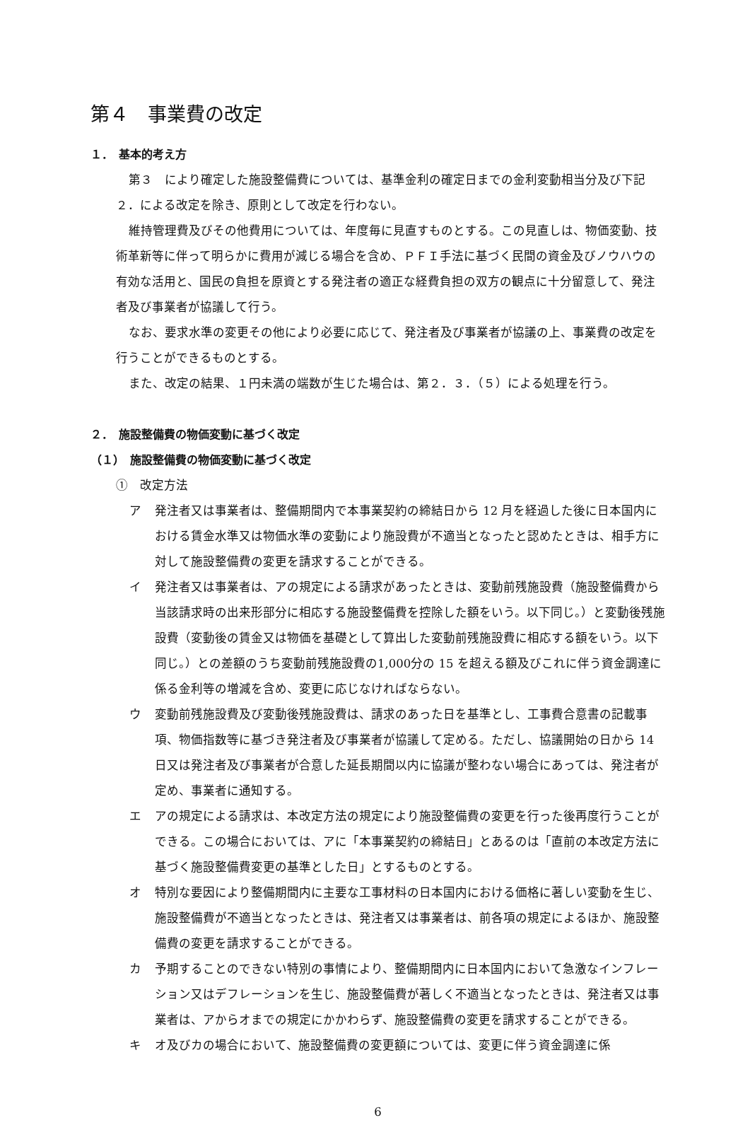第４　事業費の改定
１．　基本的考え方
第３　により確定した施設整備費については、基準金利の確定日までの金利変動相当分及び下記２．による改定を除き、原則として改定を行わない。
維持管理費及びその他費用については、年度毎に見直すものとする。この見直しは、物価変動、技術革新等に伴って明らかに費用が減じる場合を含め、ＰＦＩ手法に基づく民間の資金及びノウハウの有効な活用と、国民の負担を原資とする発注者の適正な経費負担の双方の観点に十分留意して、発注者及び事業者が協議して行う。
なお、要求水準の変更その他により必要に応じて、発注者及び事業者が協議の上、事業費の改定を行うことができるものとする。
また、改定の結果、１円未満の端数が生じた場合は、第２．３．（５）による処理を行う。
２．　施設整備費の物価変動に基づく改定
（１）　施設整備費の物価変動に基づく改定
①　改定方法
ア 発注者又は事業者は、整備期間内で本事業契約の締結日から 12 月を経過した後に日本国内における賃金水準又は物価水準の変動により施設費が不適当となったと認めたときは、相手方に対して施設整備費の変更を請求することができる。
イ 発注者又は事業者は、アの規定による請求があったときは、変動前残施設費（施設整備費から当該請求時の出来形部分に相応する施設整備費を控除した額をいう。以下同じ。）と変動後残施設費（変動後の賃金又は物価を基礎として算出した変動前残施設費に相応する額をいう。以下同じ。）との差額のうち変動前残施設費の1,000分の 15 を超える額及びこれに伴う資金調達に係る金利等の増減を含め、変更に応じなければならない。
ウ 変動前残施設費及び変動後残施設費は、請求のあった日を基準とし、工事費合意書の記載事項、物価指数等に基づき発注者及び事業者が協議して定める。ただし、協議開始の日から 14 日又は発注者及び事業者が合意した延長期間以内に協議が整わない場合にあっては、発注者が定め、事業者に通知する。
エ アの規定による請求は、本改定方法の規定により施設整備費の変更を行った後再度行うことができる。この場合においては、アに「本事業契約の締結日」とあるのは「直前の本改定方法に基づく施設整備費変更の基準とした日」とするものとする。
オ 特別な要因により整備期間内に主要な工事材料の日本国内における価格に著しい変動を生じ、施設整備費が不適当となったときは、発注者又は事業者は、前各項の規定によるほか、施設整備費の変更を請求することができる。
カ 予期することのできない特別の事情により、整備期間内に日本国内において急激なインフレーション又はデフレーションを生じ、施設整備費が著しく不適当となったときは、発注者又は事業者は、アからオまでの規定にかかわらず、施設整備費の変更を請求することができる。
キ オ及びカの場合において、施設整備費の変更額については、変更に伴う資金調達に係
6